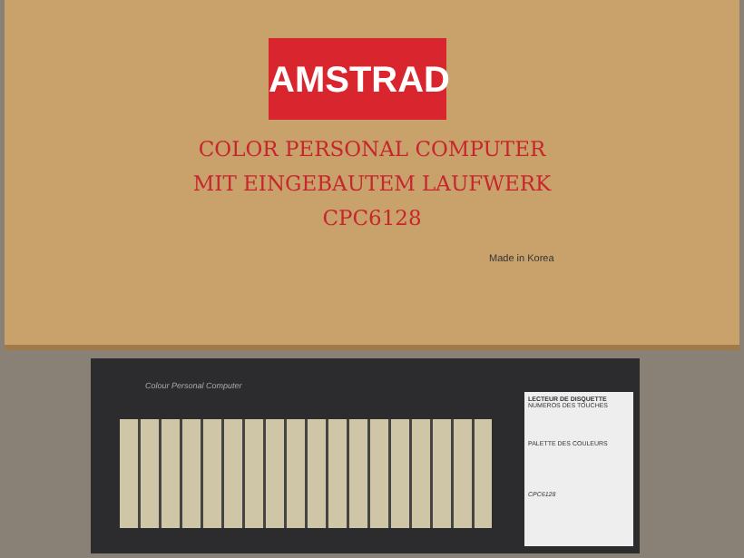AMSTRAD
COLOR PERSONAL COMPUTER
MIT EINGEBAUTEM LAUFWERK
CPC6128
Made in Korea
Colour Personal Computer
LECTEUR DE DISQUETTE
NUMEROS DES TOUCHES
PALETTE DES COULEURS
CPC6128